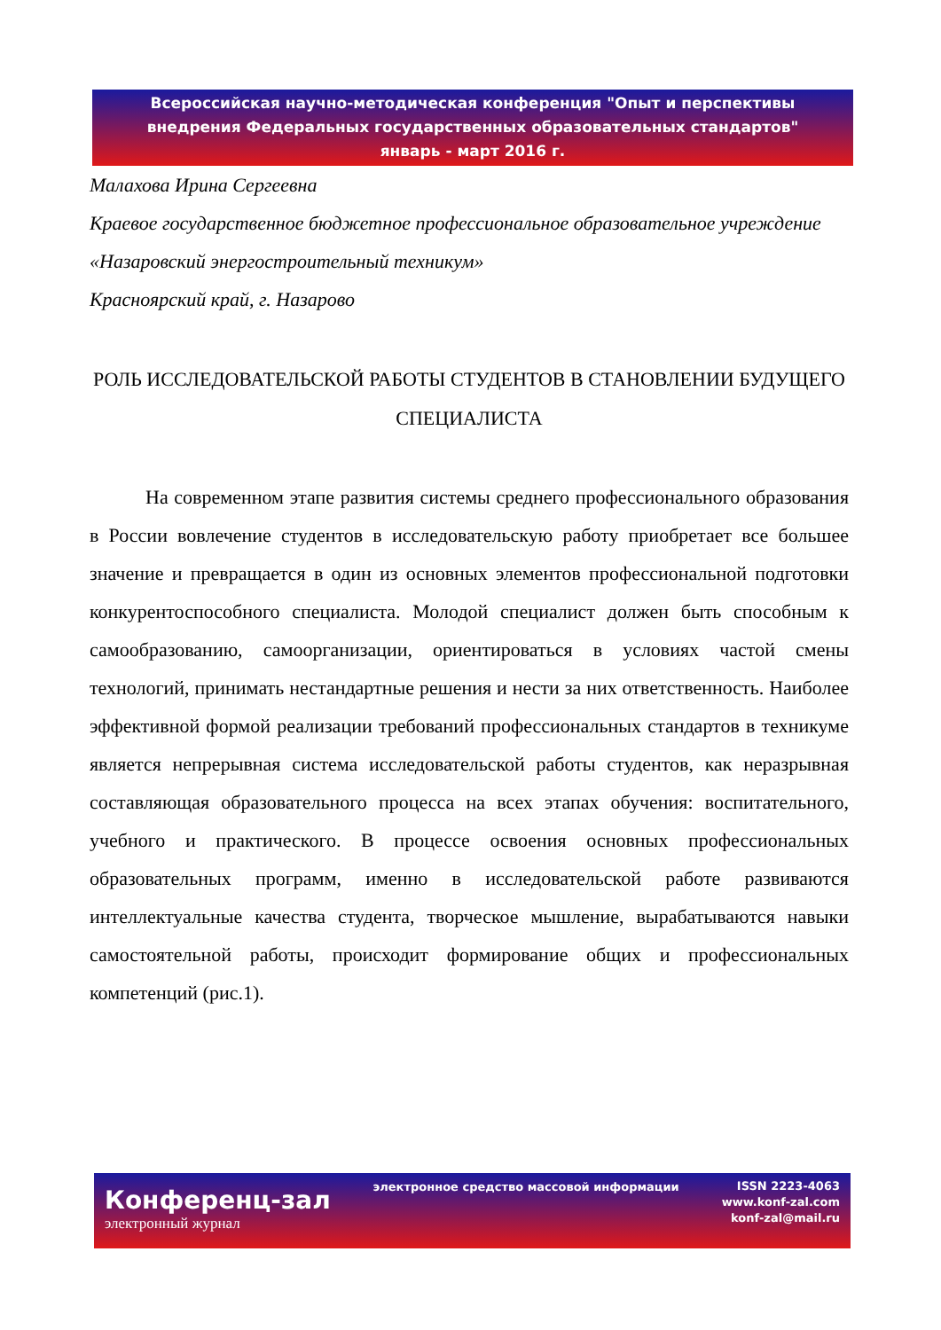Всероссийская научно-методическая конференция "Опыт и перспективы
внедрения Федеральных государственных образовательных стандартов"
январь - март 2016 г.
Малахова Ирина Сергеевна
Краевое государственное бюджетное профессиональное образовательное учреждение «Назаровский энергостроительный техникум»
Красноярский край, г. Назарово
РОЛЬ ИССЛЕДОВАТЕЛЬСКОЙ РАБОТЫ СТУДЕНТОВ В СТАНОВЛЕНИИ БУДУЩЕГО СПЕЦИАЛИСТА
На современном этапе развития системы среднего профессионального образования в России вовлечение студентов в исследовательскую работу приобретает все большее значение и превращается в один из основных элементов профессиональной подготовки конкурентоспособного специалиста. Молодой специалист должен быть способным к самообразованию, самоорганизации, ориентироваться в условиях частой смены технологий, принимать нестандартные решения и нести за них ответственность. Наиболее эффективной формой реализации требований профессиональных стандартов в техникуме является непрерывная система исследовательской работы студентов, как неразрывная составляющая образовательного процесса на всех этапах обучения: воспитательного, учебного и практического. В процессе освоения основных профессиональных образовательных программ, именно в исследовательской работе развиваются интеллектуальные качества студента, творческое мышление, вырабатываются навыки самостоятельной работы, происходит формирование общих и профессиональных компетенций (рис.1).
Конференц-зал
электронный журнал
электронное средство массовой информации
ISSN 2223-4063
www.konf-zal.com
konf-zal@mail.ru